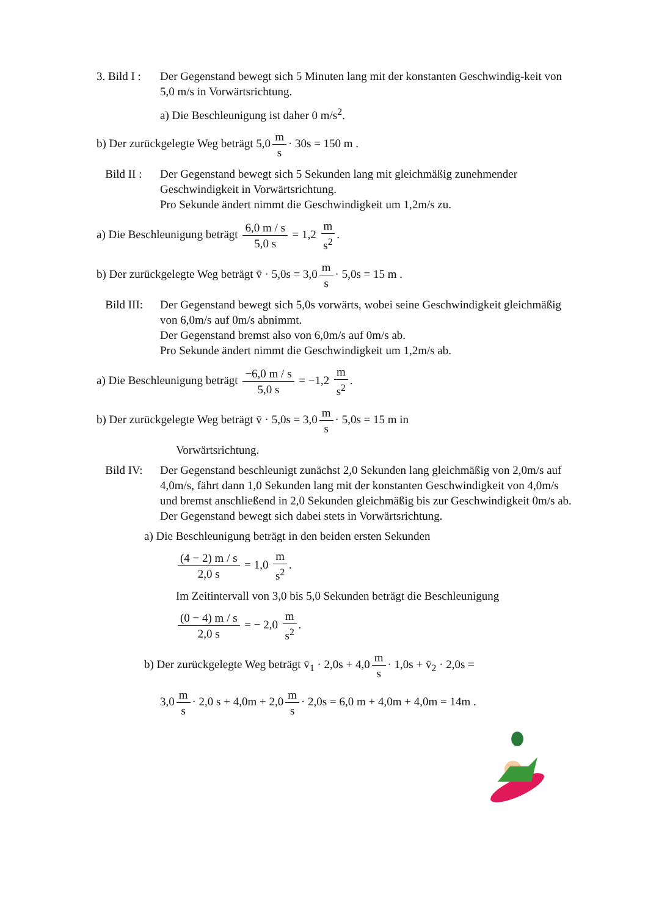3. Bild I :
Der Gegenstand bewegt sich 5 Minuten lang mit der konstanten Geschwindig-keit von 5,0 m/s in Vorwärtsrichtung.
a) Die Beschleunigung ist daher 0 m/s<sup>2</sup>.
b) Der zurückgelegte Weg beträgt 5,0 m s · 30s = 150 m .
Bild II : Der Gegenstand bewegt sich 5 Sekunden lang mit gleichmäßig zunehmender Geschwindigkeit in Vorwärtsrichtung.
Pro Sekunde ändert nimmt die Geschwindigkeit um 1,2m/s zu.
a) Die Beschleunigung beträgt 6,0 m / s 5,0 s = 1,2 m s<sup>2</sup>.
b) Der zurückgelegte Weg beträgt v̄ · 5,0s = 3,0 m s · 5,0s = 15 m .
Bild III: Der Gegenstand bewegt sich 5,0s vorwärts, wobei seine Geschwindigkeit gleichmäßig von 6,0m/s auf 0m/s abnimmt.
Der Gegenstand bremst also von 6,0m/s auf 0m/s ab.
Pro Sekunde ändert nimmt die Geschwindigkeit um 1,2m/s ab.
a) Die Beschleunigung beträgt −6,0 m / s 5,0 s = −1,2 m s<sup>2</sup>.
b) Der zurückgelegte Weg beträgt v̄ · 5,0s = 3,0 m s · 5,0s = 15 m in
Vorwärtsrichtung.
Bild IV: Der Gegenstand beschleunigt zunächst 2,0 Sekunden lang gleichmäßig von 2,0m/s auf 4,0m/s, fährt dann 1,0 Sekunden lang mit der konstanten Geschwindigkeit von 4,0m/s und bremst anschließend in 2,0 Sekunden gleichmäßig bis zur Geschwindigkeit 0m/s ab.
Der Gegenstand bewegt sich dabei stets in Vorwärtsrichtung.
a) Die Beschleunigung beträgt in den beiden ersten Sekunden
(4 − 2) m / s 2,0 s = 1,0 m s<sup>2</sup>.
Im Zeitintervall von 3,0 bis 5,0 Sekunden beträgt die Beschleunigung
(0 − 4) m / s 2,0 s = − 2,0 m s<sup>2</sup>.
b) Der zurückgelegte Weg beträgt v̄<sub>1</sub> · 2,0s + 4,0 m s · 1,0s + v̄<sub>2</sub> · 2,0s =
3,0 m s · 2,0 s + 4,0m + 2,0 m s · 2,0s = 6,0 m + 4,0m + 4,0m = 14m .